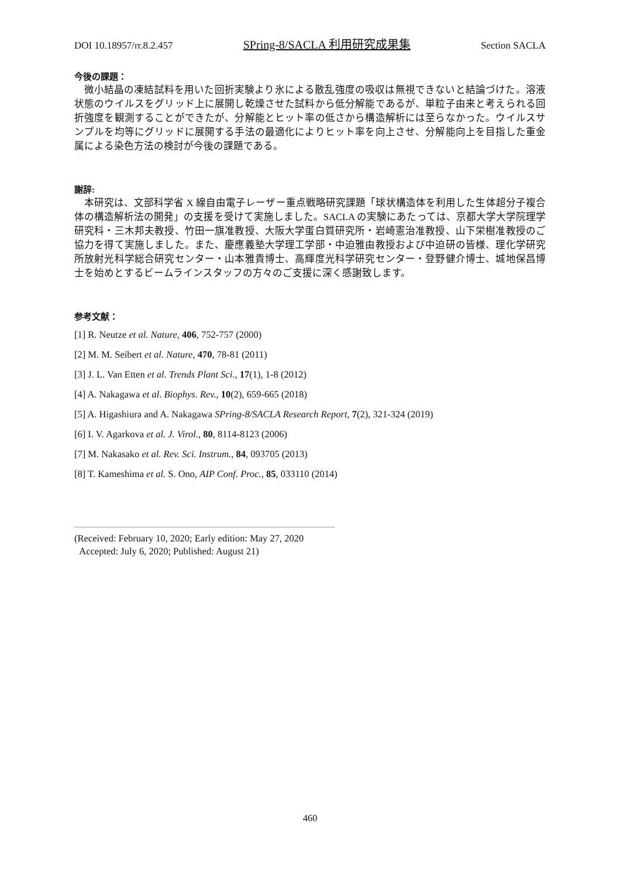DOI 10.18957/rr.8.2.457 SPring-8/SACLA 利用研究成果集 Section SACLA
今後の課題：
微小結晶の凍結試料を用いた回折実験より氷による散乱強度の吸収は無視できないと結論づけた。溶液状態のウイルスをグリッド上に展開し乾燥させた試料から低分解能であるが、単粒子由来と考えられる回折強度を観測することができたが、分解能とヒット率の低さから構造解析には至らなかった。ウイルスサンプルを均等にグリッドに展開する手法の最適化によりヒット率を向上させ、分解能向上を目指した重金属による染色方法の検討が今後の課題である。
謝辞:
本研究は、文部科学省 X 線自由電子レーザー重点戦略研究課題「球状構造体を利用した生体超分子複合体の構造解析法の開発」の支援を受けて実施しました。SACLA の実験にあたっては、京都大学大学院理学研究科・三木邦夫教授、竹田一旗准教授、大阪大学蛋白質研究所・岩崎憲治准教授、山下栄樹准教授のご協力を得て実施しました。また、慶應義塾大学理工学部・中迫雅由教授および中迫研の皆様、理化学研究所放射光科学総合研究センター・山本雅貴博士、高輝度光科学研究センター・登野健介博士、城地保昌博士を始めとするビームラインスタッフの方々のご支援に深く感謝致します。
参考文献：
[1] R. Neutze et al. Nature, 406, 752-757 (2000)
[2] M. M. Seibert et al. Nature, 470, 78-81 (2011)
[3] J. L. Van Etten et al. Trends Plant Sci., 17(1), 1-8 (2012)
[4] A. Nakagawa et al. Biophys. Rev., 10(2), 659-665 (2018)
[5] A. Higashiura and A. Nakagawa SPring-8/SACLA Research Report, 7(2), 321-324 (2019)
[6] I. V. Agarkova et al. J. Virol., 80, 8114-8123 (2006)
[7] M. Nakasako et al. Rev. Sci. Instrum., 84, 093705 (2013)
[8] T. Kameshima et al. S. Ono, AIP Conf. Proc., 85, 033110 (2014)
(Received: February 10, 2020; Early edition: May 27, 2020
Accepted: July 6, 2020; Published: August 21)
460